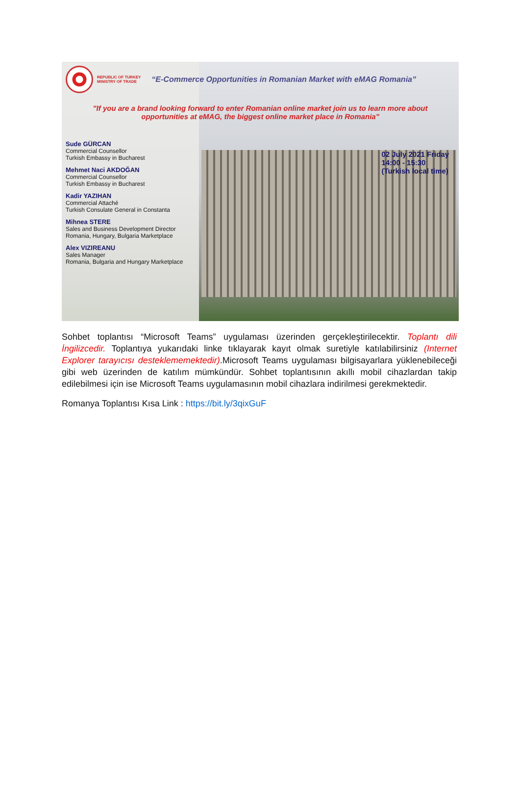REPUBLIC OF TURKEY
MINISTRY OF TRADE
“E-Commerce Opportunities in Romanian Market with eMAG Romania”
"If you are a brand looking forward to enter Romanian online market join us to learn more about
opportunities at eMAG, the biggest online market place in Romania"
Sude GÜRCAN
Commercial Counsellor
Turkish Embassy in Bucharest
Mehmet Naci AKDOĞAN
Commercial Counsellor
Turkish Embassy in Bucharest
Kadir YAZIHAN
Commercial Attaché
Turkish Consulate General in Constanta
Mihnea STERE
Sales and Business Development Director
Romania, Hungary, Bulgaria Marketplace
Alex VIZIREANU
Sales Manager
Romania, Bulgaria and Hungary Marketplace
02 July 2021 Friday
14:00 - 15:30
(Turkish local time)
Sohbet toplantısı “Microsoft Teams” uygulaması üzerinden gerçekleştirilecektir. Toplantı dili İngilizcedir. Toplantıya yukarıdaki linke tıklayarak kayıt olmak suretiyle katılabilirsiniz (Internet Explorer tarayıcısı desteklememektedir).Microsoft Teams uygulaması bilgisayarlara yüklenebileceği gibi web üzerinden de katılım mümkündür. Sohbet toplantısının akıllı mobil cihazlardan takip edilebilmesi için ise Microsoft Teams uygulamasının mobil cihazlara indirilmesi gerekmektedir.
Romanya Toplantısı Kısa Link : https://bit.ly/3qixGuF